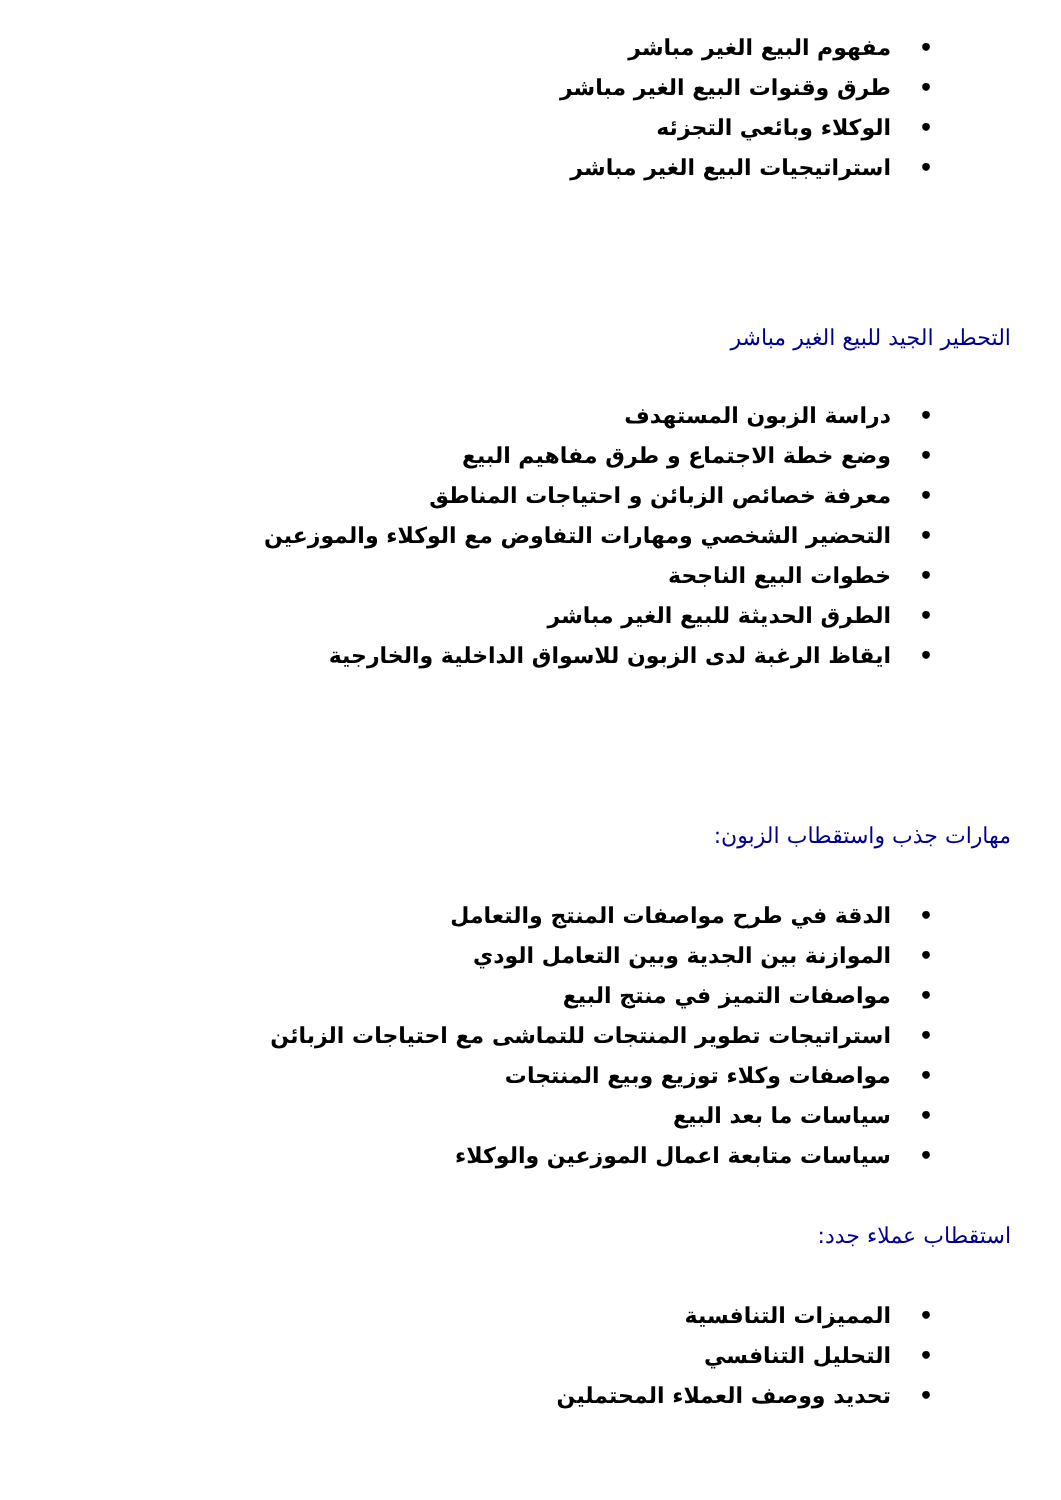• مفهوم البيع الغير مباشر
• طرق وقنوات البيع الغير مباشر
• الوكلاء وبائعي التجزئه
• استراتيجيات البيع الغير مباشر
التحطير الجيد للبيع الغير مباشر
• دراسة الزبون المستهدف
• وضع خطة الاجتماع و طرق مفاهيم البيع
• معرفة خصائص الزبائن و احتياجات المناطق
• التحضير الشخصي ومهارات التفاوض مع الوكلاء والموزعين
• خطوات البيع الناجحة
• الطرق الحديثة للبيع الغير مباشر
• ايقاظ الرغبة لدى الزبون للاسواق الداخلية والخارجية
مهارات جذب واستقطاب الزبون:
• الدقة في طرح مواصفات المنتج والتعامل
• الموازنة بين الجدية وبين التعامل الودي
• مواصفات التميز في منتج البيع
• استراتيجات تطوير المنتجات للتماشى مع احتياجات الزبائن
• مواصفات وكلاء توزيع وبيع المنتجات
• سياسات ما بعد البيع
• سياسات متابعة اعمال الموزعين والوكلاء
استقطاب عملاء جدد:
• المميزات التنافسية
• التحليل التنافسي
• تحديد ووصف العملاء المحتملين